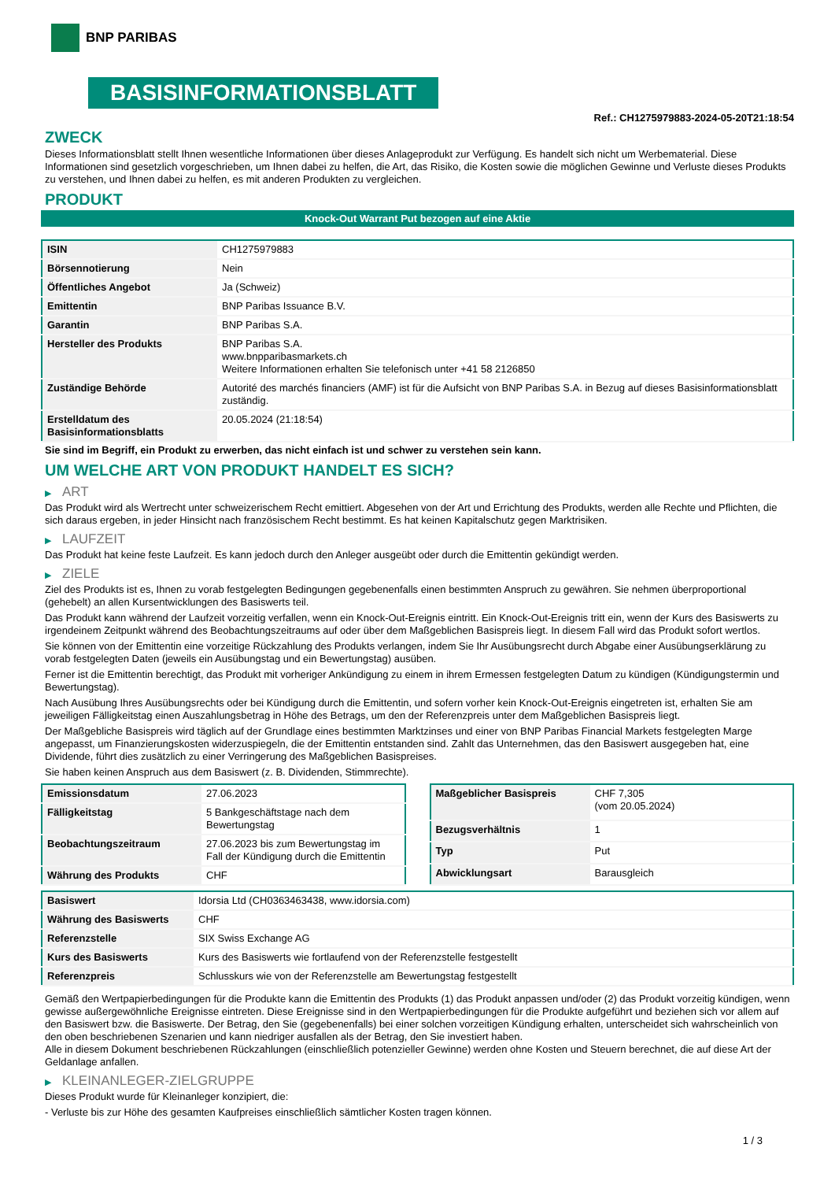BNP PARIBAS
BASISINFORMATIONSBLATT
Ref.: CH1275979883-2024-05-20T21:18:54
ZWECK
Dieses Informationsblatt stellt Ihnen wesentliche Informationen über dieses Anlageprodukt zur Verfügung. Es handelt sich nicht um Werbematerial. Diese Informationen sind gesetzlich vorgeschrieben, um Ihnen dabei zu helfen, die Art, das Risiko, die Kosten sowie die möglichen Gewinne und Verluste dieses Produkts zu verstehen, und Ihnen dabei zu helfen, es mit anderen Produkten zu vergleichen.
PRODUKT
Knock-Out Warrant Put bezogen auf eine Aktie
| ISIN | CH1275979883 |
| Börsennotierung | Nein |
| Öffentliches Angebot | Ja (Schweiz) |
| Emittentin | BNP Paribas Issuance B.V. |
| Garantin | BNP Paribas S.A. |
| Hersteller des Produkts | BNP Paribas S.A. www.bnpparibasmarkets.ch Weitere Informationen erhalten Sie telefonisch unter +41 58 2126850 |
| Zuständige Behörde | Autorité des marchés financiers (AMF) ist für die Aufsicht von BNP Paribas S.A. in Bezug auf dieses Basisinformationsblatt zuständig. |
| Erstelldatum des Basisinformationsblatts | 20.05.2024 (21:18:54) |
Sie sind im Begriff, ein Produkt zu erwerben, das nicht einfach ist und schwer zu verstehen sein kann.
UM WELCHE ART VON PRODUKT HANDELT ES SICH?
▶ ART
Das Produkt wird als Wertrecht unter schweizerischem Recht emittiert. Abgesehen von der Art und Errichtung des Produkts, werden alle Rechte und Pflichten, die sich daraus ergeben, in jeder Hinsicht nach französischem Recht bestimmt. Es hat keinen Kapitalschutz gegen Marktrisiken.
▶ LAUFZEIT
Das Produkt hat keine feste Laufzeit. Es kann jedoch durch den Anleger ausgeübt oder durch die Emittentin gekündigt werden.
▶ ZIELE
Ziel des Produkts ist es, Ihnen zu vorab festgelegten Bedingungen gegebenenfalls einen bestimmten Anspruch zu gewähren. Sie nehmen überproportional (gehebelt) an allen Kursentwicklungen des Basiswerts teil.
Das Produkt kann während der Laufzeit vorzeitig verfallen, wenn ein Knock-Out-Ereignis eintritt. Ein Knock-Out-Ereignis tritt ein, wenn der Kurs des Basiswerts zu irgendeinem Zeitpunkt während des Beobachtungszeitraums auf oder über dem Maßgeblichen Basispreis liegt. In diesem Fall wird das Produkt sofort wertlos.
Sie können von der Emittentin eine vorzeitige Rückzahlung des Produkts verlangen, indem Sie Ihr Ausübungsrecht durch Abgabe einer Ausübungserklärung zu vorab festgelegten Daten (jeweils ein Ausübungstag und ein Bewertungstag) ausüben.
Ferner ist die Emittentin berechtigt, das Produkt mit vorheriger Ankündigung zu einem in ihrem Ermessen festgelegten Datum zu kündigen (Kündigungstermin und Bewertungstag).
Nach Ausübung Ihres Ausübungsrechts oder bei Kündigung durch die Emittentin, und sofern vorher kein Knock-Out-Ereignis eingetreten ist, erhalten Sie am jeweiligen Fälligkeitstag einen Auszahlungsbetrag in Höhe des Betrags, um den der Referenzpreis unter dem Maßgeblichen Basispreis liegt.
Der Maßgebliche Basispreis wird täglich auf der Grundlage eines bestimmten Marktzinses und einer von BNP Paribas Financial Markets festgelegten Marge angepasst, um Finanzierungskosten widerzuspiegeln, die der Emittentin entstanden sind. Zahlt das Unternehmen, das den Basiswert ausgegeben hat, eine Dividende, führt dies zusätzlich zu einer Verringerung des Maßgeblichen Basispreises.
Sie haben keinen Anspruch aus dem Basiswert (z. B. Dividenden, Stimmrechte).
| Emissionsdatum | 27.06.2023 |
| Fälligkeitstag | 5 Bankgeschäftstage nach dem Bewertungstag |
| Beobachtungszeitraum | 27.06.2023 bis zum Bewertungstag im Fall der Kündigung durch die Emittentin |
| Währung des Produkts | CHF |
| Maßgeblicher Basispreis | CHF 7,305 (vom 20.05.2024) |
| Bezugsverhältnis | 1 |
| Typ | Put |
| Abwicklungsart | Barausgleich |
| Basiswert | Idorsia Ltd (CH0363463438, www.idorsia.com) |
| Währung des Basiswerts | CHF |
| Referenzstelle | SIX Swiss Exchange AG |
| Kurs des Basiswerts | Kurs des Basiswerts wie fortlaufend von der Referenzstelle festgestellt |
| Referenzpreis | Schlusskurs wie von der Referenzstelle am Bewertungstag festgestellt |
Gemäß den Wertpapierbedingungen für die Produkte kann die Emittentin des Produkts (1) das Produkt anpassen und/oder (2) das Produkt vorzeitig kündigen, wenn gewisse außergewöhnliche Ereignisse eintreten. Diese Ereignisse sind in den Wertpapierbedingungen für die Produkte aufgeführt und beziehen sich vor allem auf den Basiswert bzw. die Basiswerte. Der Betrag, den Sie (gegebenenfalls) bei einer solchen vorzeitigen Kündigung erhalten, unterscheidet sich wahrscheinlich von den oben beschriebenen Szenarien und kann niedriger ausfallen als der Betrag, den Sie investiert haben.
Alle in diesem Dokument beschriebenen Rückzahlungen (einschließlich potenzieller Gewinne) werden ohne Kosten und Steuern berechnet, die auf diese Art der Geldanlage anfallen.
▶ KLEINANLEGER-ZIELGRUPPE
Dieses Produkt wurde für Kleinanleger konzipiert, die:
- Verluste bis zur Höhe des gesamten Kaufpreises einschließlich sämtlicher Kosten tragen können.
1 / 3